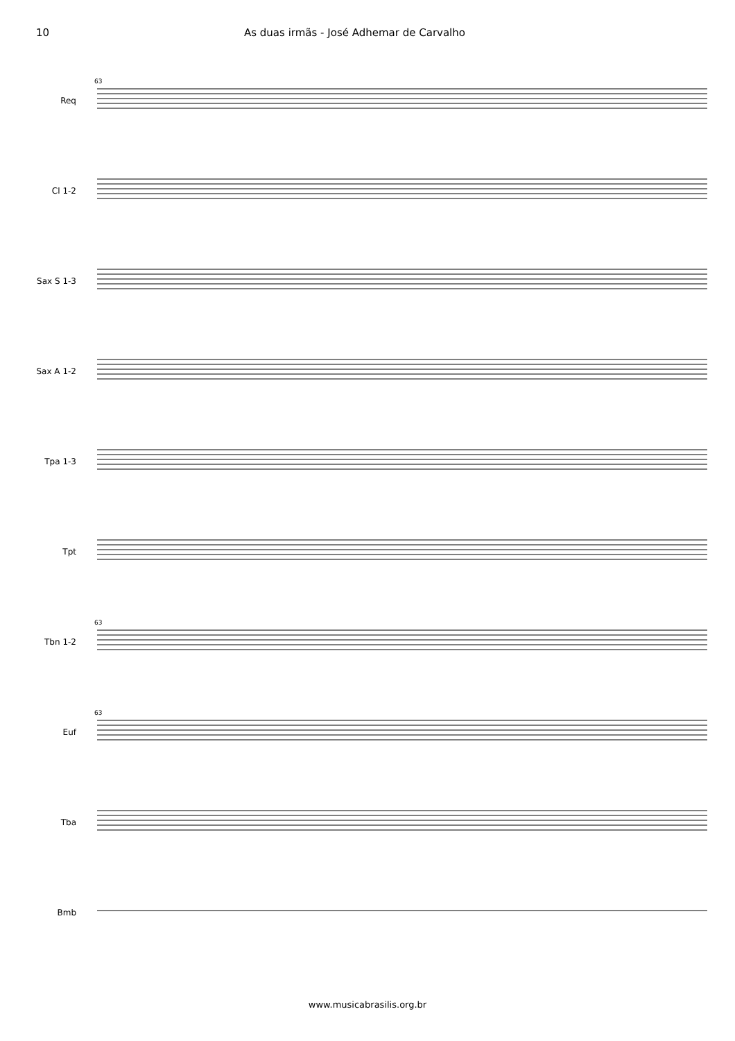10 As duas irmãs - José Adhemar de Carvalho
Req
63
Cl 1-2
Sax S 1-3
Sax A 1-2
Tpa 1-3
Tpt
Tbn 1-2
63
Euf
63
Tba
Bmb
www.musicabrasilis.org.br